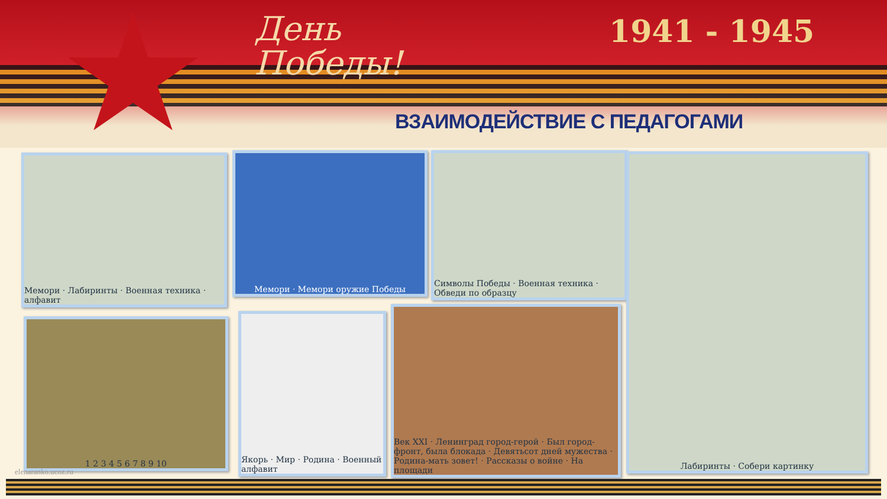День
Победы!
1941 - 1945
ВЗАИМОДЕЙСТВИЕ С ПЕДАГОГАМИ
Мемори · Лабиринты · Военная техника · алфавит
Мемори · Мемори оружие Победы
Символы Победы · Военная техника · Обведи по образцу
Лабиринты · Собери картинку
1 2 3 4 5 6 7 8 9 10
Якорь · Мир · Родина · Военный алфавит
Век XXI · Ленинград город-герой · Был город-фронт, была блокада · Девятьсот дней мужества · Родина-мать зовет! · Рассказы о войне · На площади
elenaranko.ucoz.ru